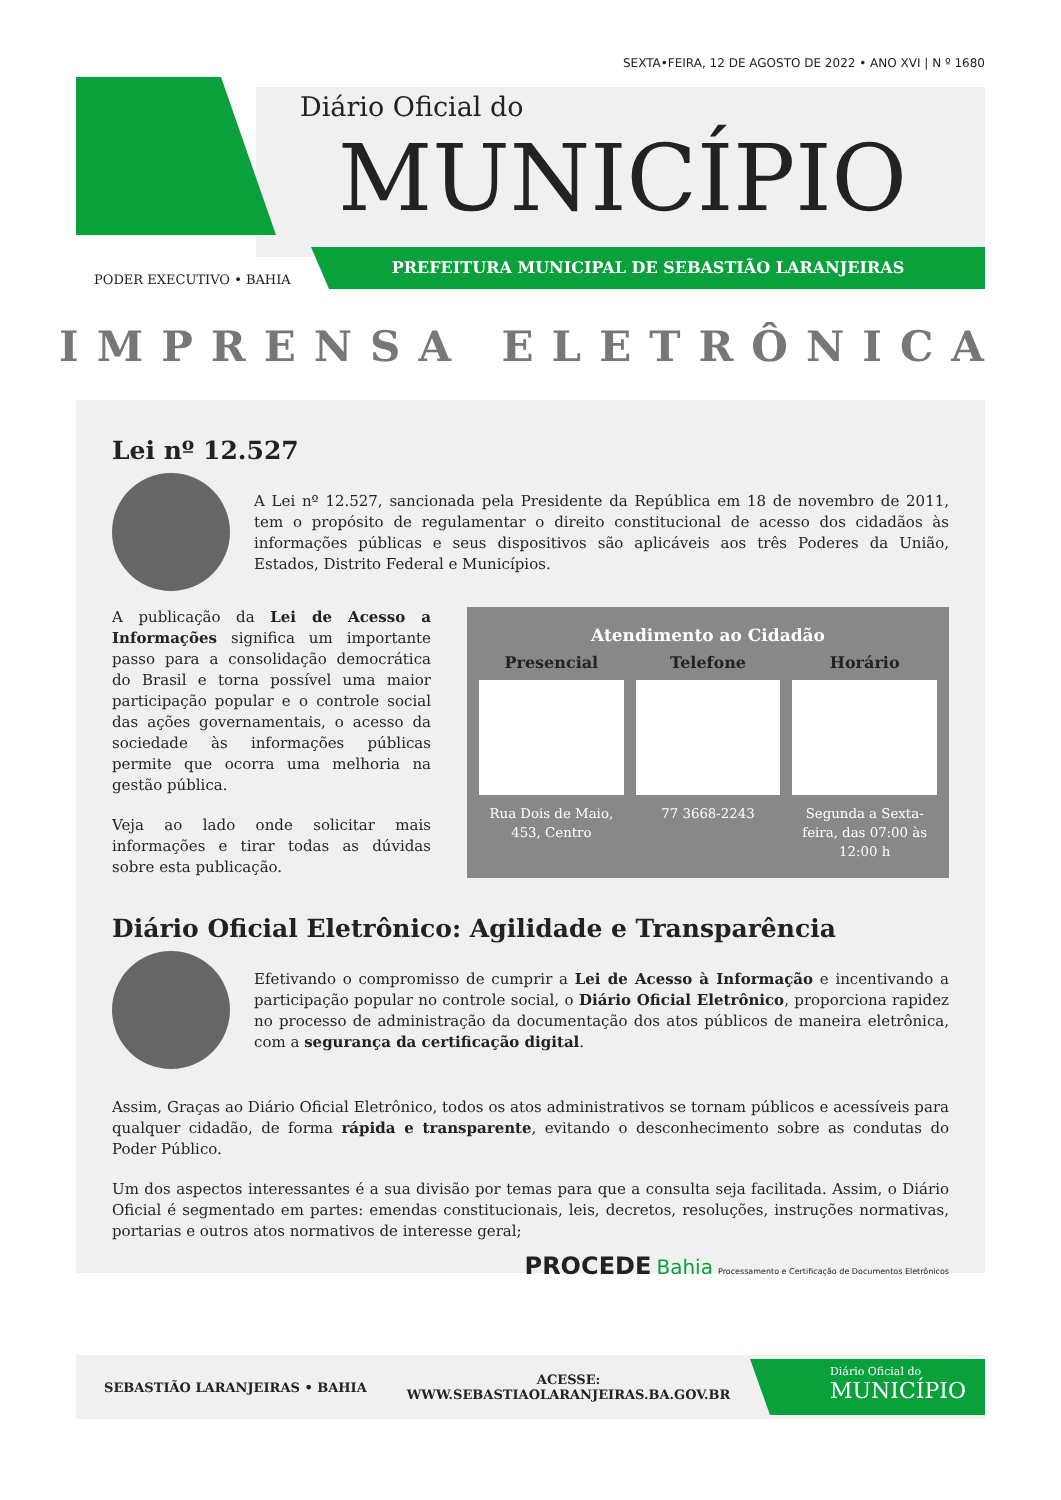SEXTA•FEIRA, 12 DE AGOSTO DE 2022 • ANO XVI | N º 1680
Diário Oficial do
MUNICÍPIO
PODER EXECUTIVO • BAHIA
PREFEITURA MUNICIPAL DE SEBASTIÃO LARANJEIRAS
IMPRENSA ELETRÔNICA
Lei nº 12.527
A Lei nº 12.527, sancionada pela Presidente da República em 18 de novembro de 2011, tem o propósito de regulamentar o direito constitucional de acesso dos cidadãos às informações públicas e seus dispositivos são aplicáveis aos três Poderes da União, Estados, Distrito Federal e Municípios.
A publicação da Lei de Acesso a Informações significa um importante passo para a consolidação democrática do Brasil e torna possível uma maior participação popular e o controle social das ações governamentais, o acesso da sociedade às informações públicas permite que ocorra uma melhoria na gestão pública.
Veja ao lado onde solicitar mais informações e tirar todas as dúvidas sobre esta publicação.
Atendimento ao Cidadão
Presencial
Rua Dois de Maio, 453, Centro
Telefone
77 3668-2243
Horário
Segunda a Sexta-feira, das 07:00 às 12:00 h
Diário Oficial Eletrônico: Agilidade e Transparência
Efetivando o compromisso de cumprir a Lei de Acesso à Informação e incentivando a participação popular no controle social, o Diário Oficial Eletrônico, proporciona rapidez no processo de administração da documentação dos atos públicos de maneira eletrônica, com a segurança da certificação digital.
Assim, Graças ao Diário Oficial Eletrônico, todos os atos administrativos se tornam públicos e acessíveis para qualquer cidadão, de forma rápida e transparente, evitando o desconhecimento sobre as condutas do Poder Público.
Um dos aspectos interessantes é a sua divisão por temas para que a consulta seja facilitada. Assim, o Diário Oficial é segmentado em partes: emendas constitucionais, leis, decretos, resoluções, instruções normativas, portarias e outros atos normativos de interesse geral;
PROCEDE Bahia Processamento e Certificação de Documentos Eletrônicos
SEBASTIÃO LARANJEIRAS • BAHIA ACESSE:
WWW.SEBASTIAOLARANJEIRAS.BA.GOV.BR
Diário Oficial do
MUNICÍPIO